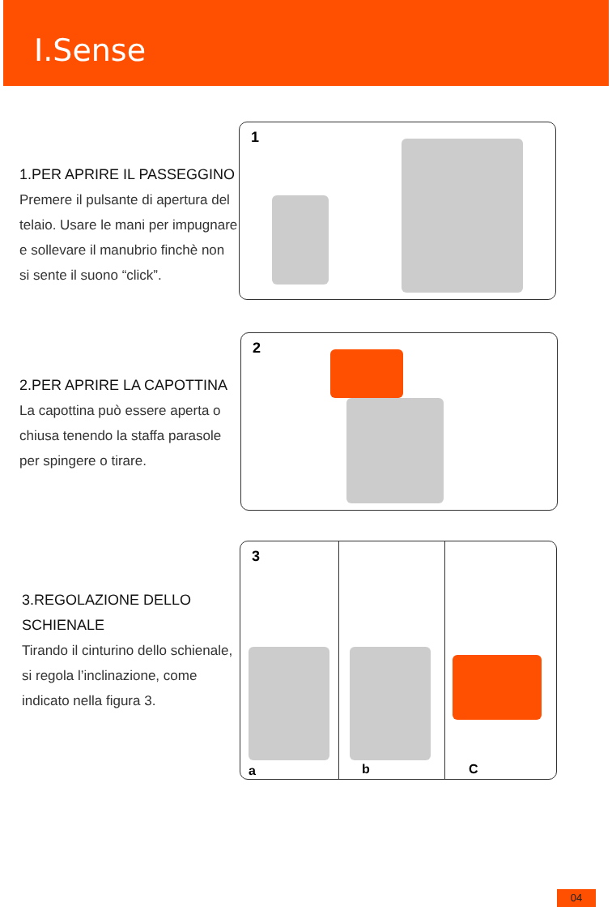I.Sense
1.PER APRIRE IL PASSEGGINO
Premere il pulsante di apertura del telaio. Usare le mani per impugnare e sollevare il manubrio finchè non si sente il suono “click”.
1
2.PER APRIRE LA CAPOTTINA
La capottina può essere aperta o chiusa tenendo la staffa parasole per spingere o tirare.
2
3.REGOLAZIONE DELLO SCHIENALE
Tirando il cinturino dello schienale, si regola l’inclinazione, come indicato nella figura 3.
3
a b C
04